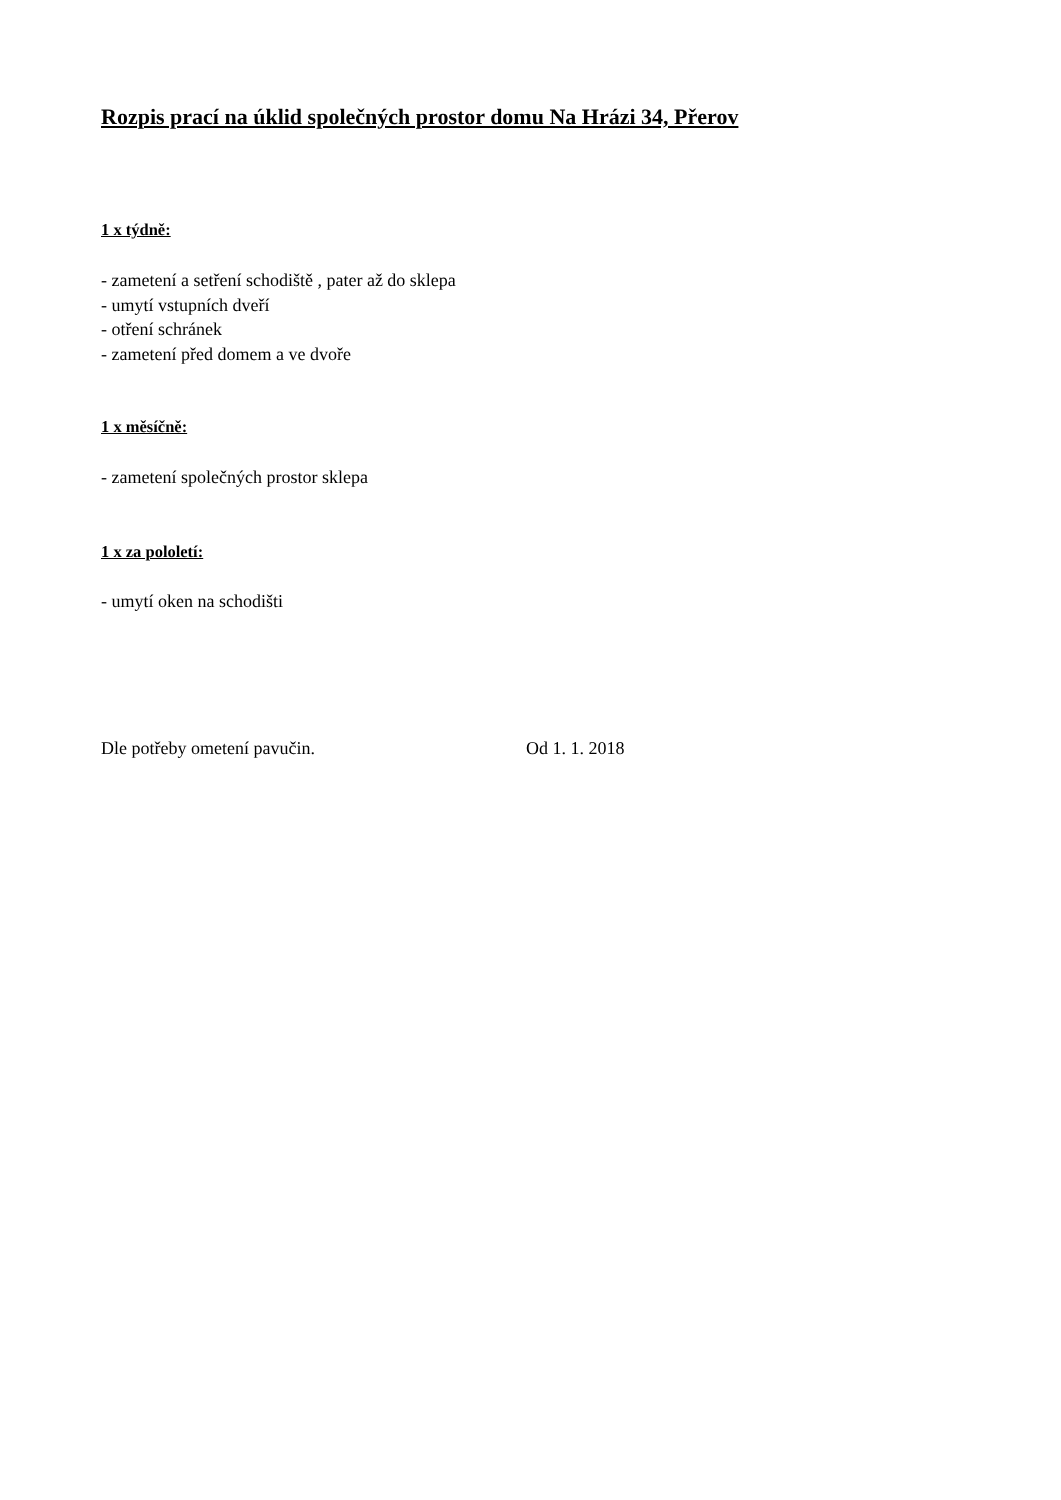Rozpis prací na úklid společných prostor domu Na Hrázi 34, Přerov
1 x týdně:
- zametení a setření schodiště , pater až do sklepa
- umytí vstupních dveří
- otření schránek
- zametení před domem a ve dvoře
1 x měsíčně:
- zametení společných prostor sklepa
1 x za pololetí:
- umytí oken na schodišti
Dle potřeby ometení pavučin. Od 1. 1. 2018